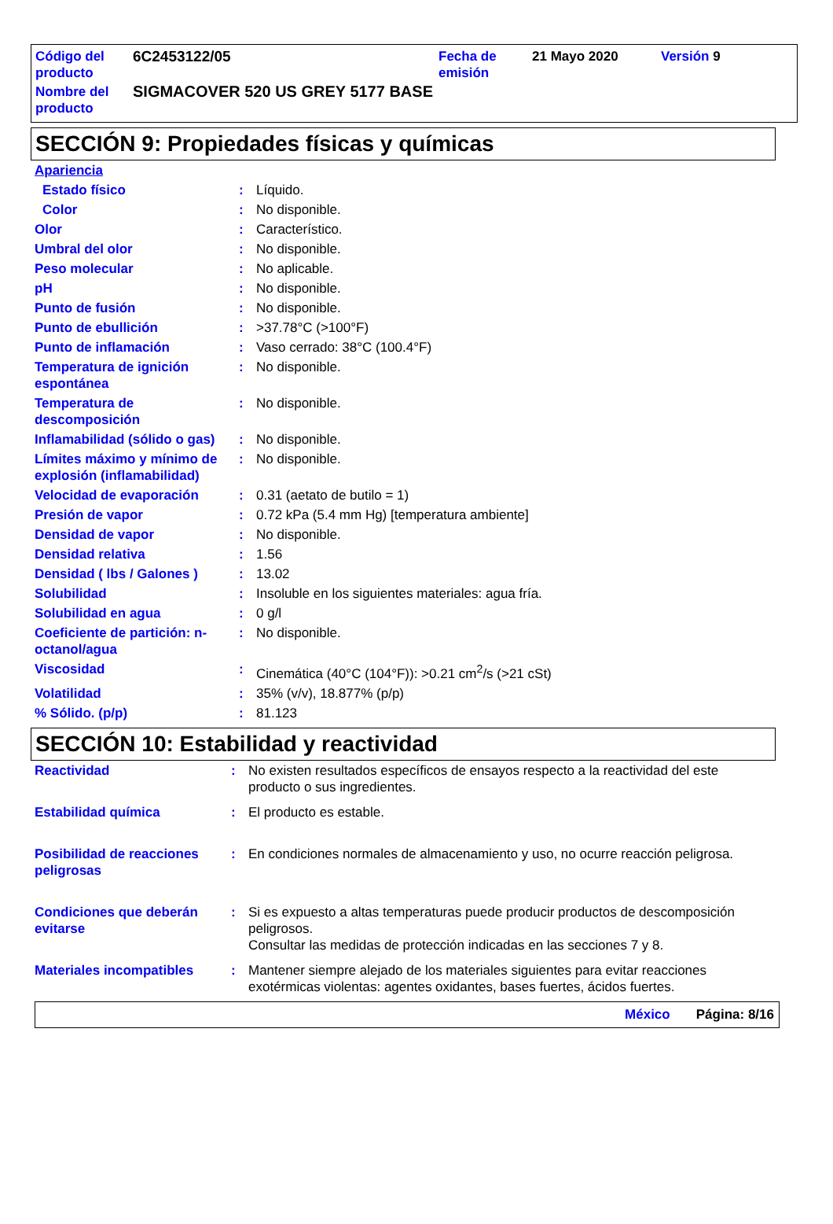| Código del producto | 6C2453122/05 | Fecha de emisión | 21 Mayo 2020 | Versión 9 |
| Nombre del producto | SIGMACOVER 520 US GREY 5177 BASE | | | |
SECCIÓN 9: Propiedades físicas y químicas
| Apariencia | | |
| Estado físico | : | Líquido. |
| Color | : | No disponible. |
| Olor | : | Característico. |
| Umbral del olor | : | No disponible. |
| Peso molecular | : | No aplicable. |
| pH | : | No disponible. |
| Punto de fusión | : | No disponible. |
| Punto de ebullición | : | >37.78°C (>100°F) |
| Punto de inflamación | : | Vaso cerrado: 38°C (100.4°F) |
| Temperatura de ignición espontánea | : | No disponible. |
| Temperatura de descomposición | : | No disponible. |
| Inflamabilidad (sólido o gas) | : | No disponible. |
| Límites máximo y mínimo de explosión (inflamabilidad) | : | No disponible. |
| Velocidad de evaporación | : | 0.31 (aetato de butilo = 1) |
| Presión de vapor | : | 0.72 kPa (5.4 mm Hg) [temperatura ambiente] |
| Densidad de vapor | : | No disponible. |
| Densidad relativa | : | 1.56 |
| Densidad ( lbs / Galones ) | : | 13.02 |
| Solubilidad | : | Insoluble en los siguientes materiales: agua fría. |
| Solubilidad en agua | : | 0 g/l |
| Coeficiente de partición: n-octanol/agua | : | No disponible. |
| Viscosidad | : | Cinemática (40°C (104°F)): >0.21 cm<sup>2</sup>/s (>21 cSt) |
| Volatilidad | : | 35% (v/v), 18.877% (p/p) |
| % Sólido. (p/p) | : | 81.123 |
SECCIÓN 10: Estabilidad y reactividad
| Reactividad | : | No existen resultados específicos de ensayos respecto a la reactividad del este producto o sus ingredientes. |
| Estabilidad química | : | El producto es estable. |
| Posibilidad de reacciones peligrosas | : | En condiciones normales de almacenamiento y uso, no ocurre reacción peligrosa. |
| Condiciones que deberán evitarse | : | Si es expuesto a altas temperaturas puede producir productos de descomposición peligrosos. Consultar las medidas de protección indicadas en las secciones 7 y 8. |
| Materiales incompatibles | : | Mantener siempre alejado de los materiales siguientes para evitar reacciones exotérmicas violentas: agentes oxidantes, bases fuertes, ácidos fuertes. |
México Página: 8/16